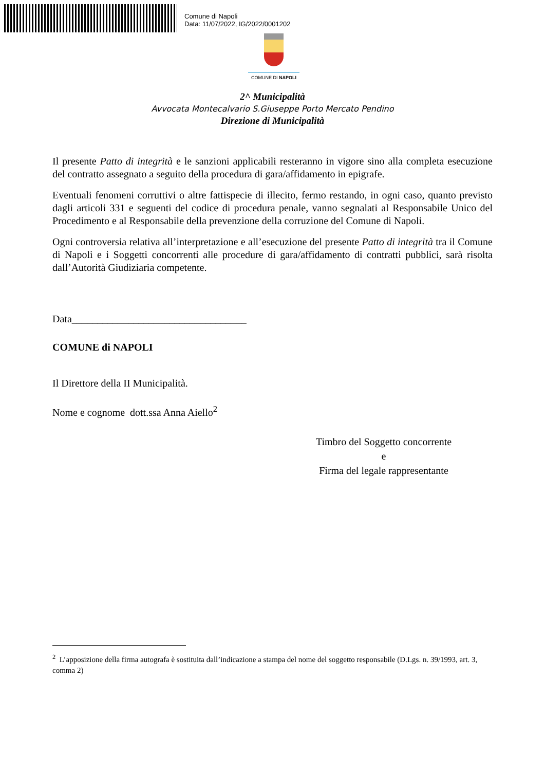Comune di Napoli
Data: 11/07/2022, IG/2022/0001202
COMUNE DI NAPOLI
2^ Municipalità
Avvocata Montecalvario S.Giuseppe Porto Mercato Pendino
Direzione di Municipalità
Il presente Patto di integrità e le sanzioni applicabili resteranno in vigore sino alla completa esecuzione del contratto assegnato a seguito della procedura di gara/affidamento in epigrafe.
Eventuali fenomeni corruttivi o altre fattispecie di illecito, fermo restando, in ogni caso, quanto previsto dagli articoli 331 e seguenti del codice di procedura penale, vanno segnalati al Responsabile Unico del Procedimento e al Responsabile della prevenzione della corruzione del Comune di Napoli.
Ogni controversia relativa all’interpretazione e all’esecuzione del presente Patto di integrità tra il Comune di Napoli e i Soggetti concorrenti alle procedure di gara/affidamento di contratti pubblici, sarà risolta dall’Autorità Giudiziaria competente.
Data__________________________________
COMUNE di NAPOLI
Il Direttore della II Municipalità.
Nome e cognome dott.ssa Anna Aiello<sup>2</sup>
Timbro del Soggetto concorrente
e
Firma del legale rappresentante
<sup>2</sup> L’apposizione della firma autografa è sostituita dall’indicazione a stampa del nome del soggetto responsabile (D.Lgs. n. 39/1993, art. 3, comma 2)